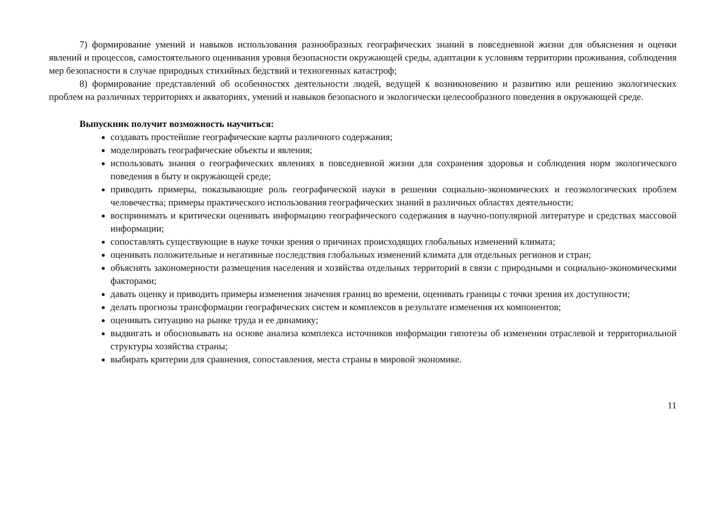7) формирование умений и навыков использования разнообразных географических знаний в повседневной жизни для объяснения и оценки явлений и процессов, самостоятельного оценивания уровня безопасности окружающей среды, адаптации к условиям территории проживания, соблюдения мер безопасности в случае природных стихийных бедствий и техногенных катастроф;
8) формирование представлений об особенностях деятельности людей, ведущей к возникновению и развитию или решению экологических проблем на различных территориях и акваториях, умений и навыков безопасного и экологически целесообразного поведения в окружающей среде.
Выпускник получит возможность научиться:
создавать простейшие географические карты различного содержания;
моделировать географические объекты и явления;
использовать знания о географических явлениях в повседневной жизни для сохранения здоровья и соблюдения норм экологического поведения в быту и окружающей среде;
приводить примеры, показывающие роль географической науки в решении социально-экономических и геоэкологических проблем человечества; примеры практического использования географических знаний в различных областях деятельности;
воспринимать и критически оценивать информацию географического содержания в научно-популярной литературе и средствах массовой информации;
сопоставлять существующие в науке точки зрения о причинах происходящих глобальных изменений климата;
оценивать положительные и негативные последствия глобальных изменений климата для отдельных регионов и стран;
объяснять закономерности размещения населения и хозяйства отдельных территорий в связи с природными и социально-экономическими факторами;
давать оценку и приводить примеры изменения значения границ во времени, оценивать границы с точки зрения их доступности;
делать прогнозы трансформации географических систем и комплексов в результате изменения их компонентов;
оценивать ситуацию на рынке труда и ее динамику;
выдвигать и обосновывать на основе анализа комплекса источников информации гипотезы об изменении отраслевой и территориальной структуры хозяйства страны;
выбирать критерии для сравнения, сопоставления, места страны в мировой экономике.
11